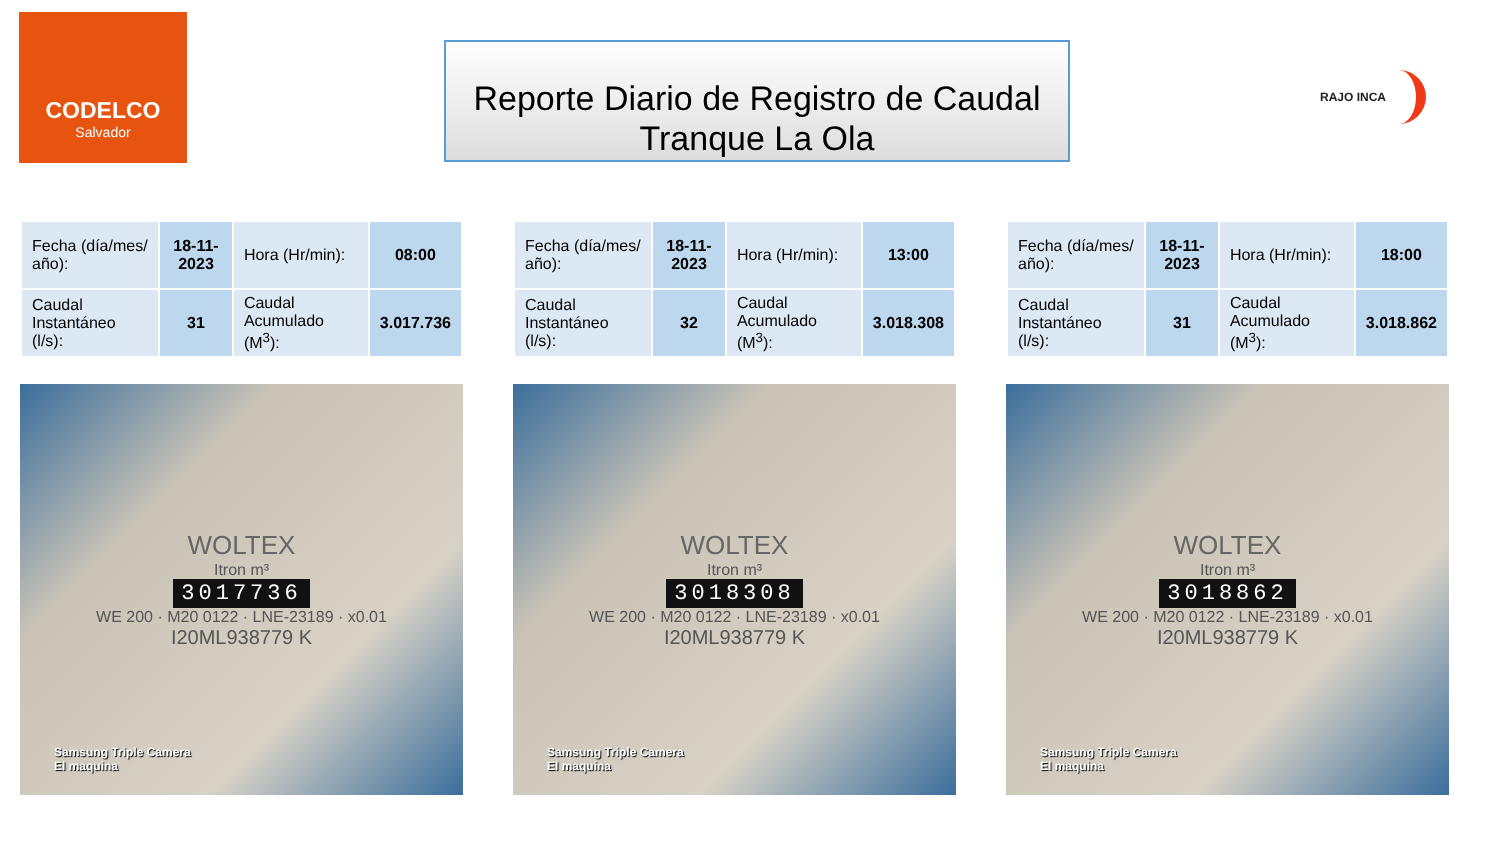CODELCO
Salvador
Reporte Diario de Registro de Caudal
Tranque La Ola
RAJO INCA
| Fecha (día/mes/ año): | 18-11-2023 | Hora (Hr/min): | 08:00 |
| Caudal Instantáneo (l/s): | 31 | Caudal Acumulado (M<sup>3</sup>): | 3.017.736 |
WOLTEX
Itron m³
3017736
WE 200 · M20 0122 · LNE-23189 · x0.01
I20ML938779 K
Samsung Triple Camera
El maquina
| Fecha (día/mes/ año): | 18-11-2023 | Hora (Hr/min): | 13:00 |
| Caudal Instantáneo (l/s): | 32 | Caudal Acumulado (M<sup>3</sup>): | 3.018.308 |
WOLTEX
Itron m³
3018308
WE 200 · M20 0122 · LNE-23189 · x0.01
I20ML938779 K
Samsung Triple Camera
El maquina
| Fecha (día/mes/ año): | 18-11-2023 | Hora (Hr/min): | 18:00 |
| Caudal Instantáneo (l/s): | 31 | Caudal Acumulado (M<sup>3</sup>): | 3.018.862 |
WOLTEX
Itron m³
3018862
WE 200 · M20 0122 · LNE-23189 · x0.01
I20ML938779 K
Samsung Triple Camera
El maquina